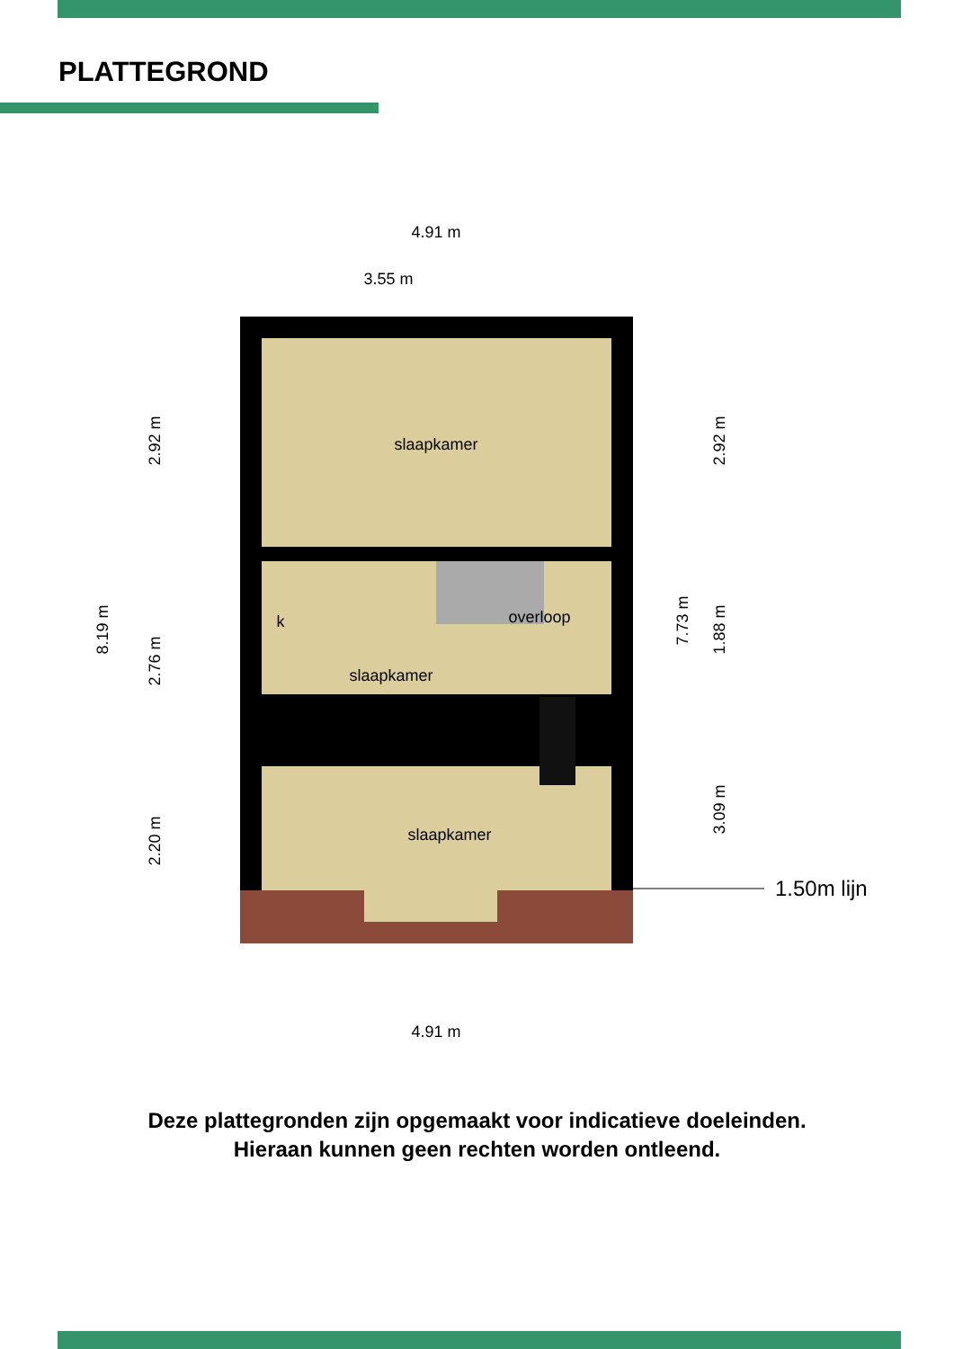PLATTEGROND
slaapkamer
slaapkamer
slaapkamer
overloop
k
4.91 m
3.55 m
4.91 m
8.19 m
2.92 m
2.76 m
2.20 m
7.73 m
2.92 m
1.88 m
3.09 m
1.50m lijn
Deze plattegronden zijn opgemaakt voor indicatieve doeleinden.
Hieraan kunnen geen rechten worden ontleend.